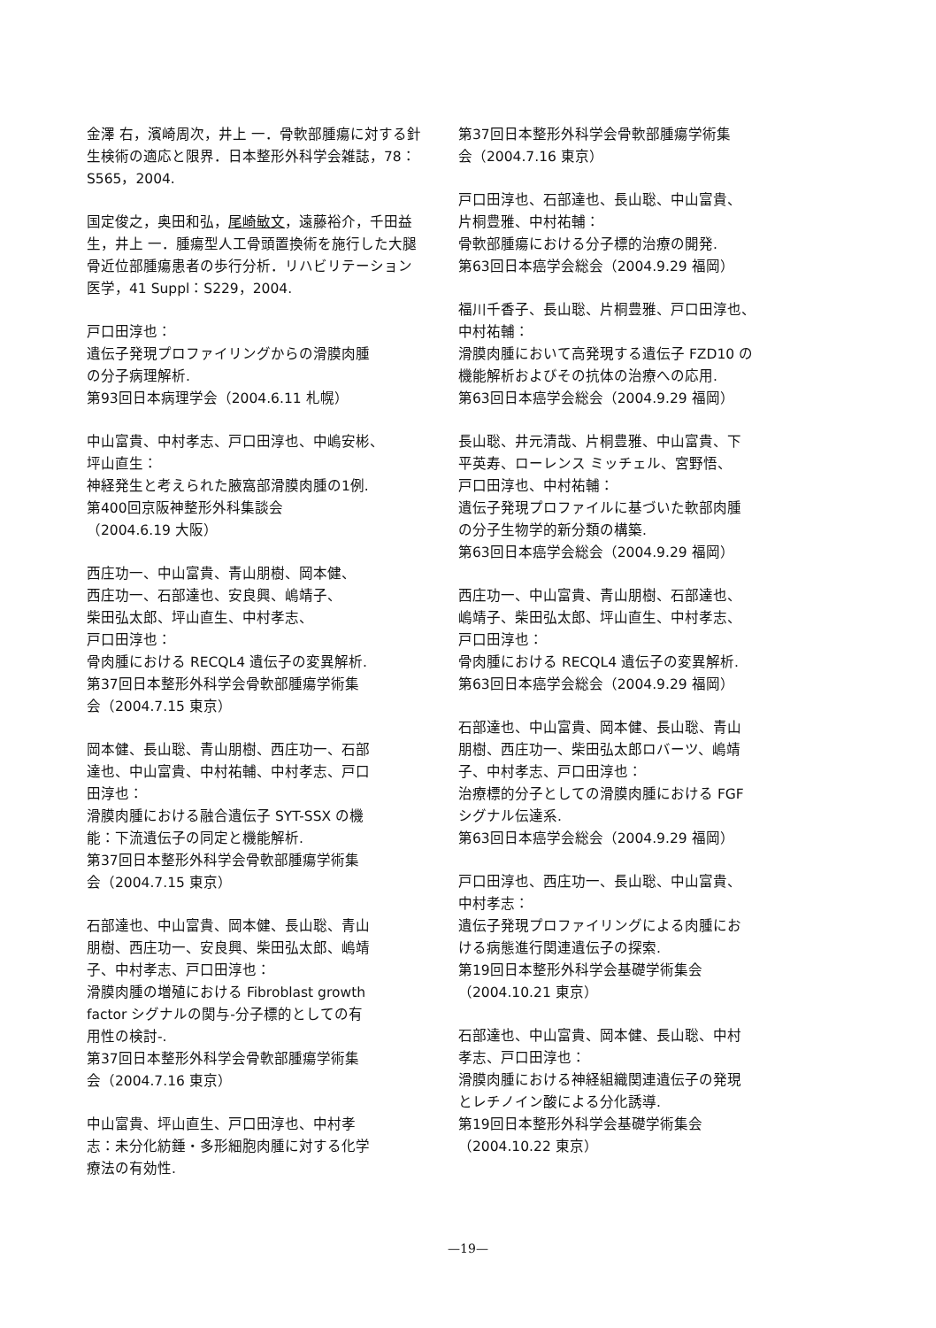金澤 右，濱崎周次，井上 一．骨軟部腫瘍に対する針生検術の適応と限界．日本整形外科学会雑誌，78：S565，2004.
国定俊之，奥田和弘，尾崎敏文，遠藤裕介，千田益生，井上 一．腫瘍型人工骨頭置換術を施行した大腿骨近位部腫瘍患者の歩行分析．リハビリテーション医学，41 Suppl：S229，2004.
戸口田淳也：
遺伝子発現プロファイリングからの滑膜肉腫
の分子病理解析.
第93回日本病理学会（2004.6.11 札幌）
中山富貴、中村孝志、戸口田淳也、中嶋安彬、
坪山直生：
神経発生と考えられた腋窩部滑膜肉腫の1例.
第400回京阪神整形外科集談会
（2004.6.19 大阪）
西庄功一、中山富貴、青山朋樹、岡本健、
西庄功一、石部達也、安良興、嶋靖子、
柴田弘太郎、坪山直生、中村孝志、
戸口田淳也：
骨肉腫における RECQL4 遺伝子の変異解析.
第37回日本整形外科学会骨軟部腫瘍学術集
会（2004.7.15 東京）
岡本健、長山聡、青山朋樹、西庄功一、石部
達也、中山富貴、中村祐輔、中村孝志、戸口
田淳也：
滑膜肉腫における融合遺伝子 SYT-SSX の機
能：下流遺伝子の同定と機能解析.
第37回日本整形外科学会骨軟部腫瘍学術集
会（2004.7.15 東京）
石部達也、中山富貴、岡本健、長山聡、青山
朋樹、西庄功一、安良興、柴田弘太郎、嶋靖
子、中村孝志、戸口田淳也：
滑膜肉腫の増殖における Fibroblast growth
factor シグナルの関与-分子標的としての有
用性の検討-.
第37回日本整形外科学会骨軟部腫瘍学術集
会（2004.7.16 東京）
中山富貴、坪山直生、戸口田淳也、中村孝
志：未分化紡錘・多形細胞肉腫に対する化学
療法の有効性.
第37回日本整形外科学会骨軟部腫瘍学術集
会（2004.7.16 東京）
戸口田淳也、石部達也、長山聡、中山富貴、
片桐豊雅、中村祐輔：
骨軟部腫瘍における分子標的治療の開発.
第63回日本癌学会総会（2004.9.29 福岡）
福川千香子、長山聡、片桐豊雅、戸口田淳也、
中村祐輔：
滑膜肉腫において高発現する遺伝子 FZD10 の
機能解析およびその抗体の治療への応用.
第63回日本癌学会総会（2004.9.29 福岡）
長山聡、井元清哉、片桐豊雅、中山富貴、下
平英寿、ローレンス ミッチェル、宮野悟、
戸口田淳也、中村祐輔：
遺伝子発現プロファイルに基づいた軟部肉腫
の分子生物学的新分類の構築.
第63回日本癌学会総会（2004.9.29 福岡）
西庄功一、中山富貴、青山朋樹、石部達也、
嶋靖子、柴田弘太郎、坪山直生、中村孝志、
戸口田淳也：
骨肉腫における RECQL4 遺伝子の変異解析.
第63回日本癌学会総会（2004.9.29 福岡）
石部達也、中山富貴、岡本健、長山聡、青山
朋樹、西庄功一、柴田弘太郎ロバーツ、嶋靖
子、中村孝志、戸口田淳也：
治療標的分子としての滑膜肉腫における FGF
シグナル伝達系.
第63回日本癌学会総会（2004.9.29 福岡）
戸口田淳也、西庄功一、長山聡、中山富貴、
中村孝志：
遺伝子発現プロファイリングによる肉腫にお
ける病態進行関連遺伝子の探索.
第19回日本整形外科学会基礎学術集会
（2004.10.21 東京）
石部達也、中山富貴、岡本健、長山聡、中村
孝志、戸口田淳也：
滑膜肉腫における神経組織関連遺伝子の発現
とレチノイン酸による分化誘導.
第19回日本整形外科学会基礎学術集会
（2004.10.22 東京）
—19—